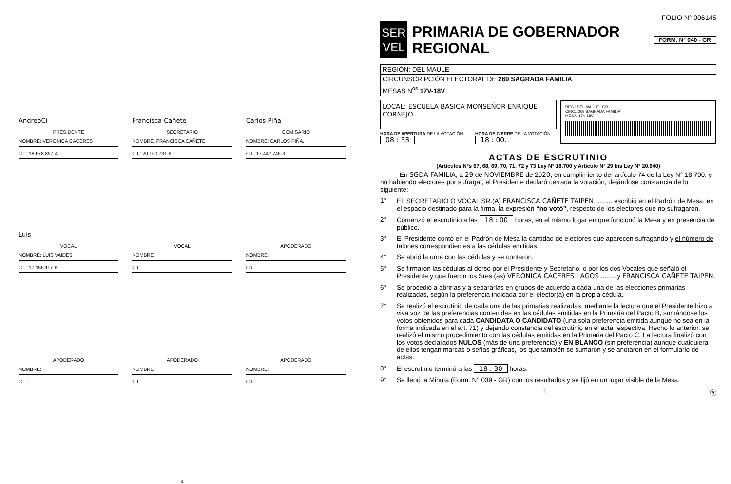AndreoCi
PRESIDENTE
NOMBRE: VERONICA CACERES
C.I.: 18.678.897-4.
Francisca Cañete
SECRETARIO
NOMBRE: FRANCISCA CAÑETE
C.I.: 20.150.731-6
Carlos Piña
COMISARIO
NOMBRE: CARLOS PIÑA.
C.I.: 17.442.745-3.
Luis
VOCAL
NOMBRE: LUIS VAIDES
C.I.: 17.155.117-K.
VOCAL
NOMBRE:
C.I.:
APODERADO
NOMBRE:
C.I.:
APODERADO
NOMBRE:
C.I.:
APODERADO
NOMBRE:
C.I.:
APODERADO
NOMBRE:
C.I.:
4
FOLIO N° 006145
SER
VEL
PRIMARIA DE GOBERNADOR REGIONAL
FORM. N° 040 - GR
REGIÓN: DEL MAULE
CIRCUNSCRIPCIÓN ELECTORAL DE 269 SAGRADA FAMILIA
MESAS N<sup>os</sup> 17V-18V
LOCAL: ESCUELA BASICA MONSEÑOR ENRIQUE CORNEJO
HORA DE APERTURA DE LA VOTACIÓN 08 : 53 HORA DE CIERRE DE LA VOTACIÓN 18 : 00.
REG.: DEL MAULE GR
CIRC.: 269 SAGRADA FAMILIA
MESA: 17V-18V
ACTAS DE ESCRUTINIO
(Artículos N°s 67, 68, 69, 70, 71, 72 y 73 Ley N° 18.700 y Artículo N° 29 bis Ley N° 20.640)
En SGDA FAMILIA, a 29 de NOVIEMBRE de 2020, en cumplimiento del artículo 74 de la Ley N° 18.700, y no habiendo electores por sufragar, el Presidente declaró cerrada la votación, dejándose constancia de lo siguiente:
1° EL SECRETARIO O VOCAL SR.(A) FRANCISCA CAÑETE TAIPEN. ........ escribió en el Padrón de Mesa, en el espacio destinado para la firma, la expresión “no votó”, respecto de los electores que no sufragaron.
2° Comenzó el escrutinio a las 18 : 00 horas, en el mismo lugar en que funcionó la Mesa y en presencia de público.
3° El Presidente contó en el Padrón de Mesa la cantidad de electores que aparecen sufragando y el número de talones correspondientes a las cédulas emitidas.
4° Se abrió la urna con las cédulas y se contaron.
5° Se firmaron las cédulas al dorso por el Presidente y Secretario, o por los dos Vocales que señaló el Presidente y que fueron los Sres.(as) VERONICA CACERES LAGOS ........ y FRANCISCA CAÑETE TAIPEN.
6° Se procedió a abrirlas y a separarlas en grupos de acuerdo a cada una de las elecciones primarias realizadas, según la preferencia indicada por el elector(a) en la propia cédula.
7° Se realizó el escrutinio de cada una de las primarias realizadas, mediante la lectura que el Presidente hizo a viva voz de las preferencias contenidas en las cédulas emitidas en la Primaria del Pacto B, sumándose los votos obtenidos para cada CANDIDATA O CANDIDATO (una sola preferencia emitida aunque no sea en la forma indicada en el art. 71) y dejando constancia del escrutinio en el acta respectiva. Hecho lo anterior, se realizó el mismo procedimiento con las cédulas emitidas en la Primaria del Pacto C. La lectura finalizó con los votos declarados NULOS (más de una preferencia) y EN BLANCO (sin preferencia) aunque cualquiera de ellos tengan marcas o señas gráficas, los que también se sumaron y se anotaron en el formulario de actas.
8° El escrutinio terminó a las 18 : 30 horas.
9° Se llenó la Minuta (Form. N° 039 - GR) con los resultados y se fijó en un lugar visible de la Mesa.
1 Ⓐ